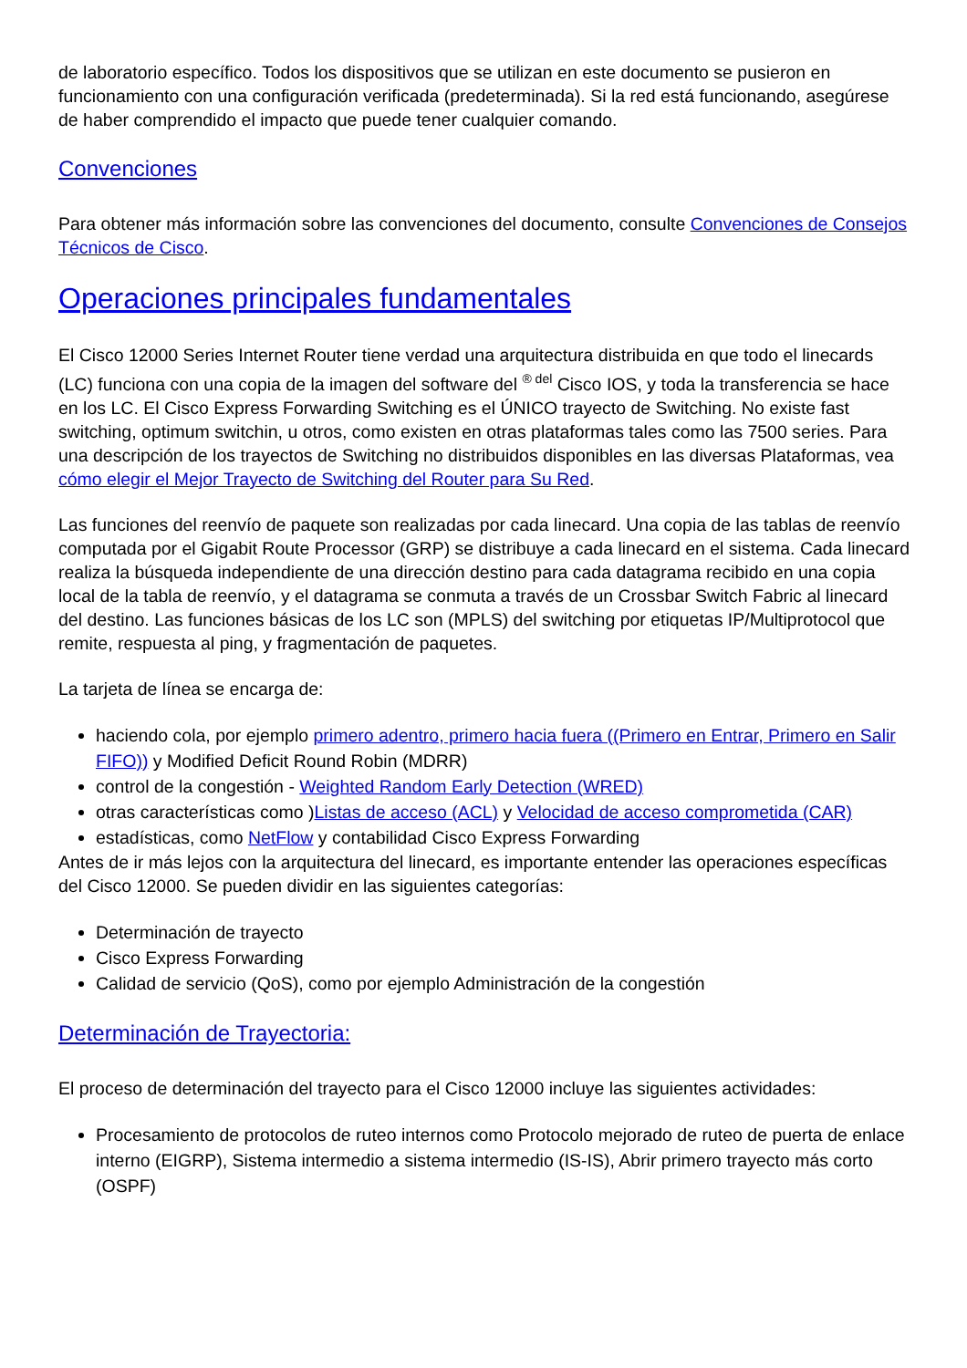de laboratorio específico. Todos los dispositivos que se utilizan en este documento se pusieron en funcionamiento con una configuración verificada (predeterminada). Si la red está funcionando, asegúrese de haber comprendido el impacto que puede tener cualquier comando.
Convenciones
Para obtener más información sobre las convenciones del documento, consulte Convenciones de Consejos Técnicos de Cisco.
Operaciones principales fundamentales
El Cisco 12000 Series Internet Router tiene verdad una arquitectura distribuida en que todo el linecards (LC) funciona con una copia de la imagen del software del <sup>® del</sup> Cisco IOS, y toda la transferencia se hace en los LC. El Cisco Express Forwarding Switching es el ÚNICO trayecto de Switching. No existe fast switching, optimum switchin, u otros, como existen en otras plataformas tales como las 7500 series. Para una descripción de los trayectos de Switching no distribuidos disponibles en las diversas Plataformas, vea cómo elegir el Mejor Trayecto de Switching del Router para Su Red.
Las funciones del reenvío de paquete son realizadas por cada linecard. Una copia de las tablas de reenvío computada por el Gigabit Route Processor (GRP) se distribuye a cada linecard en el sistema. Cada linecard realiza la búsqueda independiente de una dirección destino para cada datagrama recibido en una copia local de la tabla de reenvío, y el datagrama se conmuta a través de un Crossbar Switch Fabric al linecard del destino. Las funciones básicas de los LC son (MPLS) del switching por etiquetas IP/Multiprotocol que remite, respuesta al ping, y fragmentación de paquetes.
La tarjeta de línea se encarga de:
haciendo cola, por ejemplo primero adentro, primero hacia fuera ((Primero en Entrar, Primero en Salir FIFO)) y Modified Deficit Round Robin (MDRR)
control de la congestión - Weighted Random Early Detection (WRED)
otras características como )Listas de acceso (ACL) y Velocidad de acceso comprometida (CAR)
estadísticas, como NetFlow y contabilidad Cisco Express Forwarding
Antes de ir más lejos con la arquitectura del linecard, es importante entender las operaciones específicas del Cisco 12000. Se pueden dividir en las siguientes categorías:
Determinación de trayecto
Cisco Express Forwarding
Calidad de servicio (QoS), como por ejemplo Administración de la congestión
Determinación de Trayectoria:
El proceso de determinación del trayecto para el Cisco 12000 incluye las siguientes actividades:
Procesamiento de protocolos de ruteo internos como Protocolo mejorado de ruteo de puerta de enlace interno (EIGRP), Sistema intermedio a sistema intermedio (IS-IS), Abrir primero trayecto más corto (OSPF)